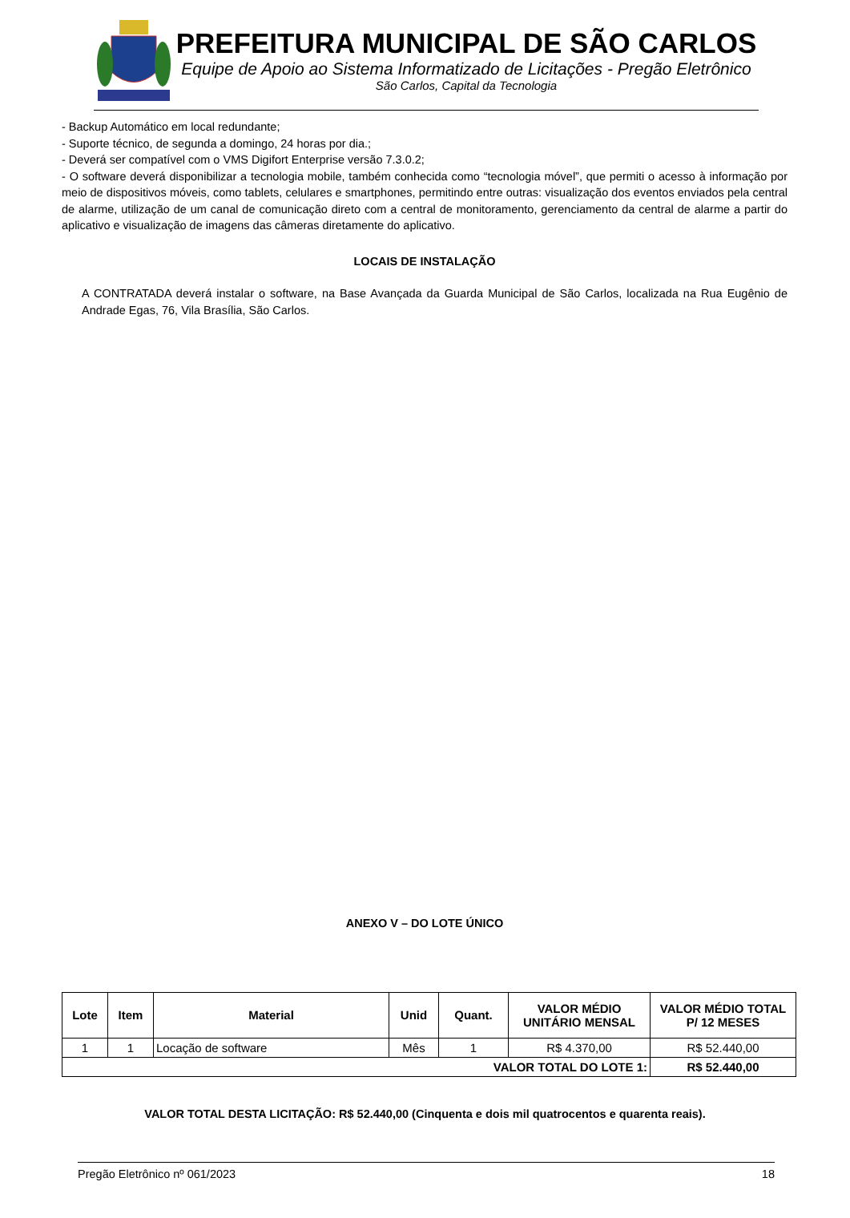PREFEITURA MUNICIPAL DE SÃO CARLOS
Equipe de Apoio ao Sistema Informatizado de Licitações - Pregão Eletrônico
São Carlos, Capital da Tecnologia
- Backup Automático em local redundante;
- Suporte técnico, de segunda a domingo, 24 horas por dia.;
- Deverá ser compatível com o VMS Digifort Enterprise versão 7.3.0.2;
- O software deverá disponibilizar a tecnologia mobile, também conhecida como “tecnologia móvel”, que permiti o acesso à informação por meio de dispositivos móveis, como tablets, celulares e smartphones, permitindo entre outras: visualização dos eventos enviados pela central de alarme, utilização de um canal de comunicação direto com a central de monitoramento, gerenciamento da central de alarme a partir do aplicativo e visualização de imagens das câmeras diretamente do aplicativo.
LOCAIS DE INSTALAÇÃO
A CONTRATADA deverá instalar o software, na Base Avançada da Guarda Municipal de São Carlos, localizada na Rua Eugênio de Andrade Egas, 76, Vila Brasília, São Carlos.
ANEXO V – DO LOTE ÚNICO
| Lote | Item | Material | Unid | Quant. | VALOR MÉDIO UNITÁRIO MENSAL | VALOR MÉDIO TOTAL P/ 12 MESES |
| --- | --- | --- | --- | --- | --- | --- |
| 1 | 1 | Locação de software | Mês | 1 | R$ 4.370,00 | R$ 52.440,00 |
| VALOR TOTAL DO LOTE 1: | | | | | | R$ 52.440,00 |
VALOR TOTAL DESTA LICITAÇÃO: R$ 52.440,00 (Cinquenta e dois mil quatrocentos e quarenta reais).
Pregão Eletrônico nº 061/2023 18